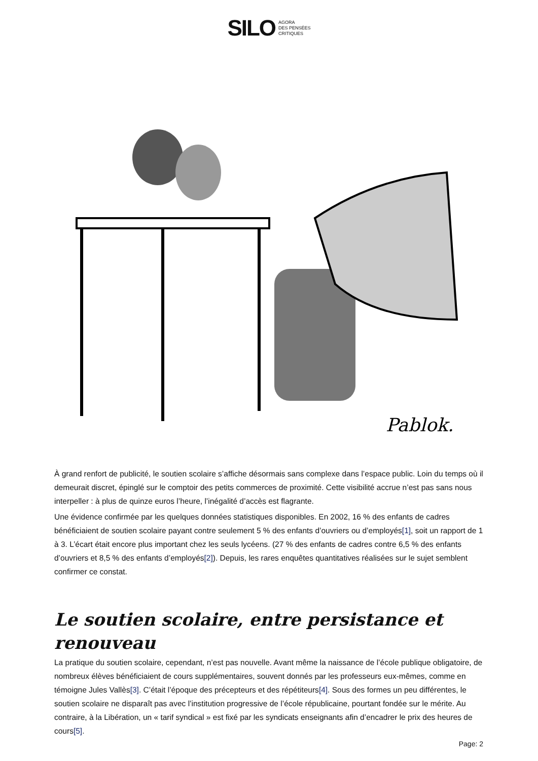SILO AGORA
DES PENSÉES
CRITIQUES
Pablok.
À grand renfort de publicité, le soutien scolaire s’affiche désormais sans complexe dans l’espace public. Loin du temps où il demeurait discret, épinglé sur le comptoir des petits commerces de proximité. Cette visibilité accrue n’est pas sans nous interpeller : à plus de quinze euros l’heure, l’inégalité d’accès est flagrante.
Une évidence confirmée par les quelques données statistiques disponibles. En 2002, 16 % des enfants de cadres bénéficiaient de soutien scolaire payant contre seulement 5 % des enfants d’ouvriers ou d’employés[1], soit un rapport de 1 à 3. L’écart était encore plus important chez les seuls lycéens. (27 % des enfants de cadres contre 6,5 % des enfants d’ouvriers et 8,5 % des enfants d’employés[2]). Depuis, les rares enquêtes quantitatives réalisées sur le sujet semblent confirmer ce constat.
Le soutien scolaire, entre persistance et renouveau
La pratique du soutien scolaire, cependant, n’est pas nouvelle. Avant même la naissance de l’école publique obligatoire, de nombreux élèves bénéficiaient de cours supplémentaires, souvent donnés par les professeurs eux-mêmes, comme en témoigne Jules Vallès[3]. C’était l’époque des précepteurs et des répétiteurs[4]. Sous des formes un peu différentes, le soutien scolaire ne disparaît pas avec l’institution progressive de l’école républicaine, pourtant fondée sur le mérite. Au contraire, à la Libération, un « tarif syndical » est fixé par les syndicats enseignants afin d’encadrer le prix des heures de cours[5].
Page: 2